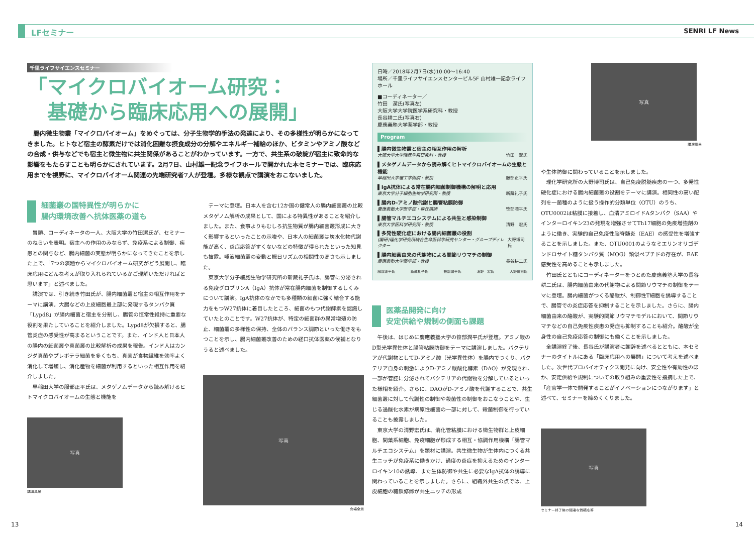LFセミナー SENRI LF News
千里ライフサイエンスセミナー
「マイクロバイオーム研究：
　基礎から臨床応用への展開」
腸内微生物叢「マイクロバイオーム」をめぐっては、分子生物学的手法の発達により、その多様性が明らかになってきました。ヒトなど宿主の酵素だけでは消化困難な摂食成分の分解やエネルギー補給のほか、ビタミンやアミノ酸などの合成・供与などでも宿主と微生物に共生関係があることがわかっています。一方で、共生系の破綻が宿主に致命的な影響をもたらすことも明らかにされています。2月7日、山村雄一記念ライフホールで開かれた本セミナーでは、臨床応用までを視野に、マイクロバイオーム関連の先端研究者7人が登壇。多様な観点で講演をおこないました。
細菌叢の国特異性が明らかに
腸内環境改善へ抗体医薬の道も
冒頭、コーディネータの一人、大阪大学の竹田潔氏が、セミナーのねらいを表明。宿主への作用のみならず、免疫系による制御、疾患との関与など、腸内細菌の実態が明らかになってきたことを示した上で、「7つの演題からマイクロバイオーム研究がどう展開し、臨床応用にどんな考えが取り入れられているかご理解いただければと思います」と述べました。
講演では、引き続き竹田氏が、腸内細菌叢と宿主の相互作用をテーマに講演。大腸などの上皮細胞最上部に発現するタンパク質「Lypd8」が腸内細菌と宿主を分割し、腸管の恒常性維持に重要な役割を果たしていることを紹介しました。Lypd8が欠損すると、腸管炎症の感受性が高まるということです。また、インド人と日本人の腸内の細菌叢や真菌叢の比較解析の成果を報告。インド人はカンジダ真菌やプレボテラ細菌を多くもち、真菌が食物繊維を効率よく消化して増殖し、消化産物を細菌が利用するといった相互作用を紹介しました。
早稲田大学の服部正平氏は、メタゲノムデータから読み解けるヒトマイクロバイオームの生態と機能を
写真
講演風景
テーマに登壇。日本人を含む12か国の健常人の腸内細菌叢の比較メタゲノム解析の成果として、国による特異性があることを紹介しました。また、食事よりもむしろ抗生物質が腸内細菌叢形成に大きく影響するといったことの示唆や、日本人の細菌叢は炭水化物代謝能が高く、炎症応答がすくないなどの特徴が得られたといった知見も披露。唾液細菌叢の変動と概日リズムの相関性の高さも示しました。
東京大学分子細胞生物学研究所の新藏礼子氏は、腸管に分泌される免疫グロブリンA（IgA）抗体が常在腸内細菌を制御するしくみについて講演。IgA抗体のなかでも多種類の細菌に強く結合する能力をもつW27抗体に着目したところ、細菌のもつ代謝酵素を認識していたとのことです。W27抗体が、特定の細菌群の異常増殖の防止、細菌叢の多様性の保持、全体のバランス調節といった働きをもつことを示し、腸内細菌叢改善のための経口抗体医薬の候補となりうると述べました。
写真
会場全景
日時／2018年2月7日(水)10:00〜16:40
場所／千里ライフサイエンスセンタービル5F 山村雄一記念ライフホール
■コーディネーター／
竹田　潔氏(写真左)
大阪大学大学院医学系研究科・教授
長谷耕二氏(写真右)
慶應義塾大学薬学部・教授
Program
▌腸内微生物叢と宿主の相互作用の解析
大阪大学大学院医学系研究科・教授 竹田　潔氏
▌メタゲノムデータから読み解くヒトマイクロバイオームの生態と機能
早稲田大学理工学術院・教授 服部正平氏
▌IgA抗体による常在腸内細菌制御機構の解明と応用
東京大学分子細胞生物学研究所・教授 新藏礼子氏
▌腸内D-アミノ酸代謝と腸管粘膜防御
慶應義塾大学医学部・専任講師 笹部潤平氏
▌腸管マルチエコシステムによる共生と感染制御
東京大学医科学研究所・教授 清野　宏氏
▌多発性硬化症における腸内細菌叢の役割
(国研)理化学研究所統合生命医科学研究センター・グループディレクター 大野博司氏
▌腸内細菌由来の代謝物による関節リウマチの制御
慶應義塾大学薬学部・教授 長谷耕二氏
服部正平氏 新藏礼子氏 笹部潤平氏 清野　宏氏 大野博司氏
医薬品開発に向け
安定供給や規制の側面も課題
午後は、はじめに慶應義塾大学の笹部潤平氏が登壇。アミノ酸のD型光学異性体と腸管粘膜防御をテーマに講演しました。バクテリアが代謝物としてD-アミノ酸（光学異性体）を腸内でつくり、バクテリア自身の刺激によりD-アミノ酸酸化酵素（DAO）が発現され、一部が管腔に分泌されてバクテリアの代謝物を分解しているといった様相を紹介。さらに、DAOがD-アミノ酸を代謝することで、共生細菌叢に対して代謝性の制御や殺菌性の制御をおこなうことや、生じる過酸化水素が病原性細菌の一部に対して、殺菌制御を行っていることも披露しました。
東京大学の清野宏氏は、消化管粘膜における微生物群と上皮細胞、間葉系細胞、免疫細胞が形成する相互・協調作用機構「腸管マルチエコシステム」を題材に講演。共生微生物が生体内につくる共生ニッチが免疫系に働きかけ、過度の炎症を抑えるためのインターロイキン10の誘導、また生体防御や共生に必要なIgA抗体の誘導に関わっていることを示しました。さらに、組織外共生の点では、上皮細胞の糖鎖修飾が共生ニッチの形成
写真
講演風景
や生体防御に関わっていることを示しました。
理化学研究所の大野博司氏は、自己免疫脱髄疾患の一つ、多発性硬化症における腸内細菌叢の役割をテーマに講演。相同性の高い配列を一菌種のように扱う操作的分類単位（OTU）のうち、OTU0002は粘膜に接着し、血清アミロイドAタンパク（SAA）やインターロイキン23の発現を増強させてTh17細胞の免疫増強剤のように働き、実験的自己免疫性脳脊髄炎（EAE）の感受性を増強することを示しました。また、OTU0001のようなミエリンオリゴデンドロサイト糖タンパク質（MOG）類似ペプチドの存在が、EAE感受性を高めることも示しました。
竹田氏とともにコーディネーターをつとめた慶應義塾大学の長谷耕二氏は、腸内細菌由来の代謝物による関節リウマチの制御をテーマに登壇。腸内細菌がつくる酪酸が、制御性T細胞を誘導することで、腸管での炎症応答を抑制することを示しました。さらに、腸内細菌由来の酪酸が、実験的関節リウマチモデルにおいて、関節リウマチなどの自己免疫性疾患の発症も抑制することも紹介。酪酸が全身性の自己免疫応答の制御にも働くことを示しました。
全講演終了後、長谷氏が講演者に謝辞を述べるとともに、本セミナーのタイトルにある「臨床応用への展開」について考えを述べました。次世代プロバイオティクス開発に向け、安全性や有効性のほか、安定供給や規制についての取り組みの重要性を指摘した上で、「産官学一体で開発することがイノベーションにつながります」と述べて、セミナーを締めくくりました。
写真
セミナー終了後の闊達な質疑応答
13 14